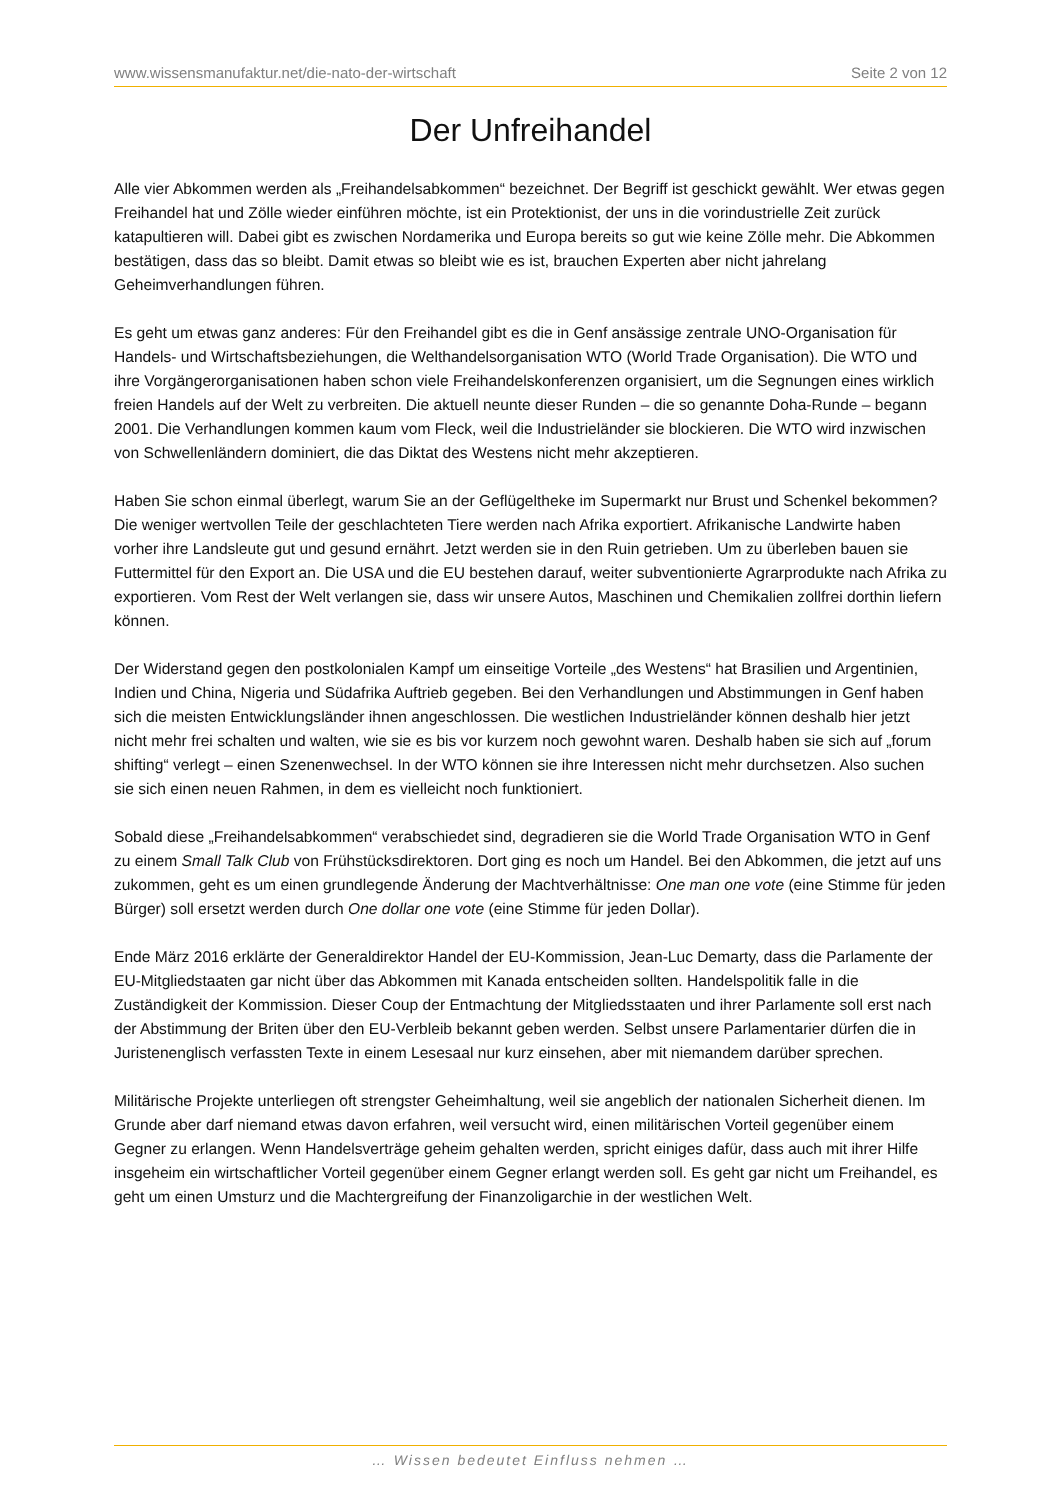www.wissensmanufaktur.net/die-nato-der-wirtschaft Seite 2 von 12
Der Unfreihandel
Alle vier Abkommen werden als „Freihandelsabkommen“ bezeichnet. Der Begriff ist geschickt gewählt. Wer etwas gegen Freihandel hat und Zölle wieder einführen möchte, ist ein Protektionist, der uns in die vorindustrielle Zeit zurück katapultieren will. Dabei gibt es zwischen Nordamerika und Europa bereits so gut wie keine Zölle mehr. Die Abkommen bestätigen, dass das so bleibt. Damit etwas so bleibt wie es ist, brauchen Experten aber nicht jahrelang Geheimverhandlungen führen.
Es geht um etwas ganz anderes: Für den Freihandel gibt es die in Genf ansässige zentrale UNO-Organisation für Handels- und Wirtschaftsbeziehungen, die Welthandelsorganisation WTO (World Trade Organisation). Die WTO und ihre Vorgängerorganisationen haben schon viele Freihandelskonferenzen organisiert, um die Segnungen eines wirklich freien Handels auf der Welt zu verbreiten. Die aktuell neunte dieser Runden – die so genannte Doha-Runde – begann 2001. Die Verhandlungen kommen kaum vom Fleck, weil die Industrieländer sie blockieren. Die WTO wird inzwischen von Schwellenländern dominiert, die das Diktat des Westens nicht mehr akzeptieren.
Haben Sie schon einmal überlegt, warum Sie an der Geflügeltheke im Supermarkt nur Brust und Schenkel bekommen? Die weniger wertvollen Teile der geschlachteten Tiere werden nach Afrika exportiert. Afrikanische Landwirte haben vorher ihre Landsleute gut und gesund ernährt. Jetzt werden sie in den Ruin getrieben. Um zu überleben bauen sie Futtermittel für den Export an. Die USA und die EU bestehen darauf, weiter subventionierte Agrarprodukte nach Afrika zu exportieren. Vom Rest der Welt verlangen sie, dass wir unsere Autos, Maschinen und Chemikalien zollfrei dorthin liefern können.
Der Widerstand gegen den postkolonialen Kampf um einseitige Vorteile „des Westens“ hat Brasilien und Argentinien, Indien und China, Nigeria und Südafrika Auftrieb gegeben. Bei den Verhandlungen und Abstimmungen in Genf haben sich die meisten Entwicklungsländer ihnen angeschlossen. Die westlichen Industrieländer können deshalb hier jetzt nicht mehr frei schalten und walten, wie sie es bis vor kurzem noch gewohnt waren. Deshalb haben sie sich auf „forum shifting“ verlegt – einen Szenenwechsel. In der WTO können sie ihre Interessen nicht mehr durchsetzen. Also suchen sie sich einen neuen Rahmen, in dem es vielleicht noch funktioniert.
Sobald diese „Freihandelsabkommen“ verabschiedet sind, degradieren sie die World Trade Organisation WTO in Genf zu einem Small Talk Club von Frühstücksdirektoren. Dort ging es noch um Handel. Bei den Abkommen, die jetzt auf uns zukommen, geht es um einen grundlegende Änderung der Machtverhältnisse: One man one vote (eine Stimme für jeden Bürger) soll ersetzt werden durch One dollar one vote (eine Stimme für jeden Dollar).
Ende März 2016 erklärte der Generaldirektor Handel der EU-Kommission, Jean-Luc Demarty, dass die Parlamente der EU-Mitgliedstaaten gar nicht über das Abkommen mit Kanada entscheiden sollten. Handelspolitik falle in die Zuständigkeit der Kommission. Dieser Coup der Entmachtung der Mitgliedsstaaten und ihrer Parlamente soll erst nach der Abstimmung der Briten über den EU-Verbleib bekannt geben werden. Selbst unsere Parlamentarier dürfen die in Juristenenglisch verfassten Texte in einem Lesesaal nur kurz einsehen, aber mit niemandem darüber sprechen.
Militärische Projekte unterliegen oft strengster Geheimhaltung, weil sie angeblich der nationalen Sicherheit dienen. Im Grunde aber darf niemand etwas davon erfahren, weil versucht wird, einen militärischen Vorteil gegenüber einem Gegner zu erlangen. Wenn Handelsverträge geheim gehalten werden, spricht einiges dafür, dass auch mit ihrer Hilfe insgeheim ein wirtschaftlicher Vorteil gegenüber einem Gegner erlangt werden soll. Es geht gar nicht um Freihandel, es geht um einen Umsturz und die Machtergreifung der Finanzoligarchie in der westlichen Welt.
… Wissen bedeutet Einfluss nehmen …